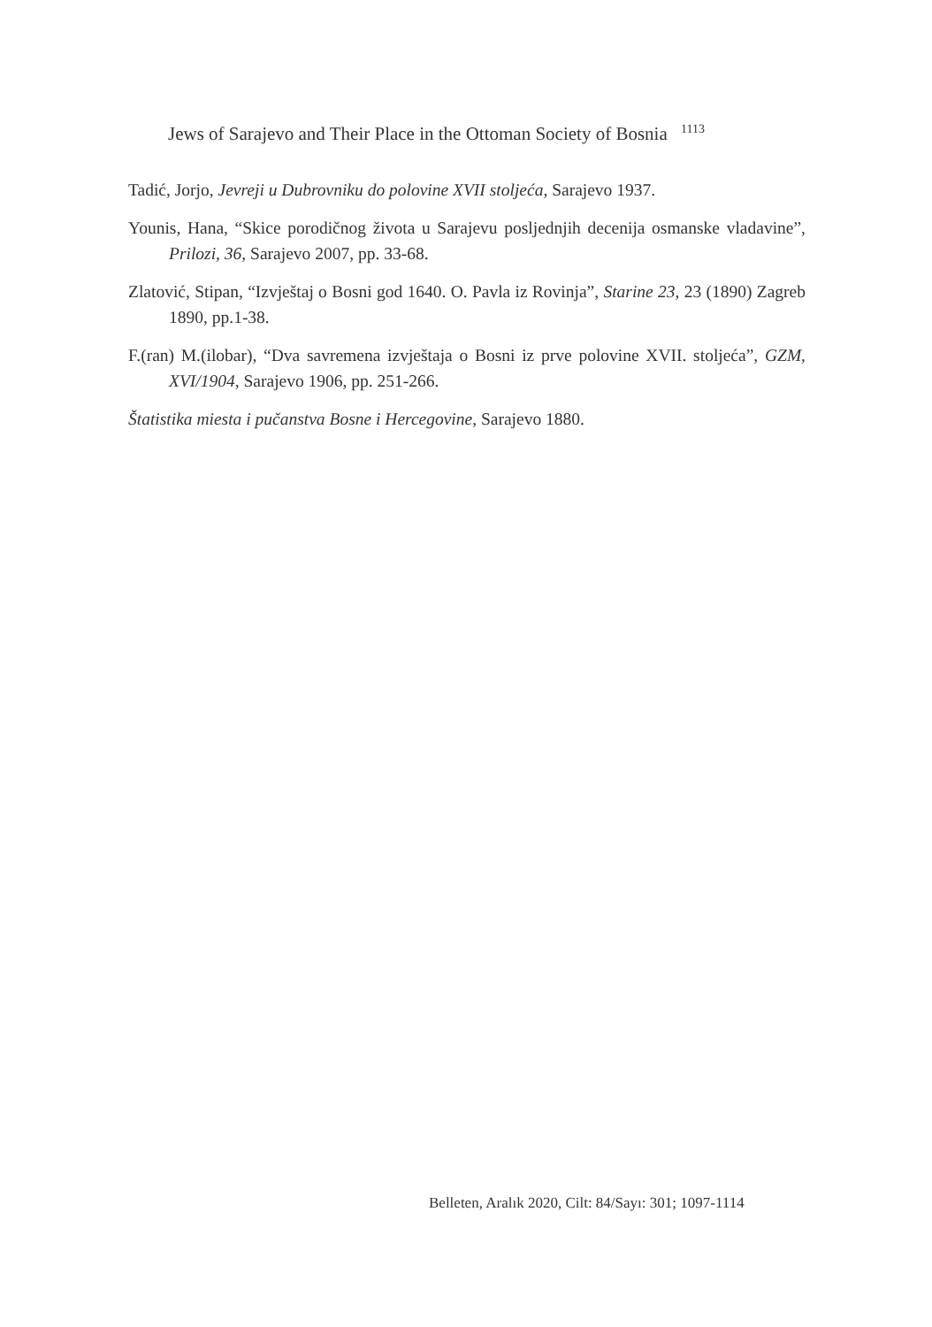Jews of Sarajevo and Their Place in the Ottoman Society of Bosnia <sup>1113</sup>
Tadić, Jorjo, Jevreji u Dubrovniku do polovine XVII stoljeća, Sarajevo 1937.
Younis, Hana, “Skice porodičnog života u Sarajevu posljednjih decenija osmanske vladavine”, Prilozi, 36, Sarajevo 2007, pp. 33-68.
Zlatović, Stipan, “Izvještaj o Bosni god 1640. O. Pavla iz Rovinja”, Starine 23, 23 (1890) Zagreb 1890, pp.1-38.
F.(ran) M.(ilobar), “Dva savremena izvještaja o Bosni iz prve polovine XVII. stoljeća”, GZM, XVI/1904, Sarajevo 1906, pp. 251-266.
Štatistika miesta i pučanstva Bosne i Hercegovine, Sarajevo 1880.
Belleten, Aralık 2020, Cilt: 84/Sayı: 301; 1097-1114